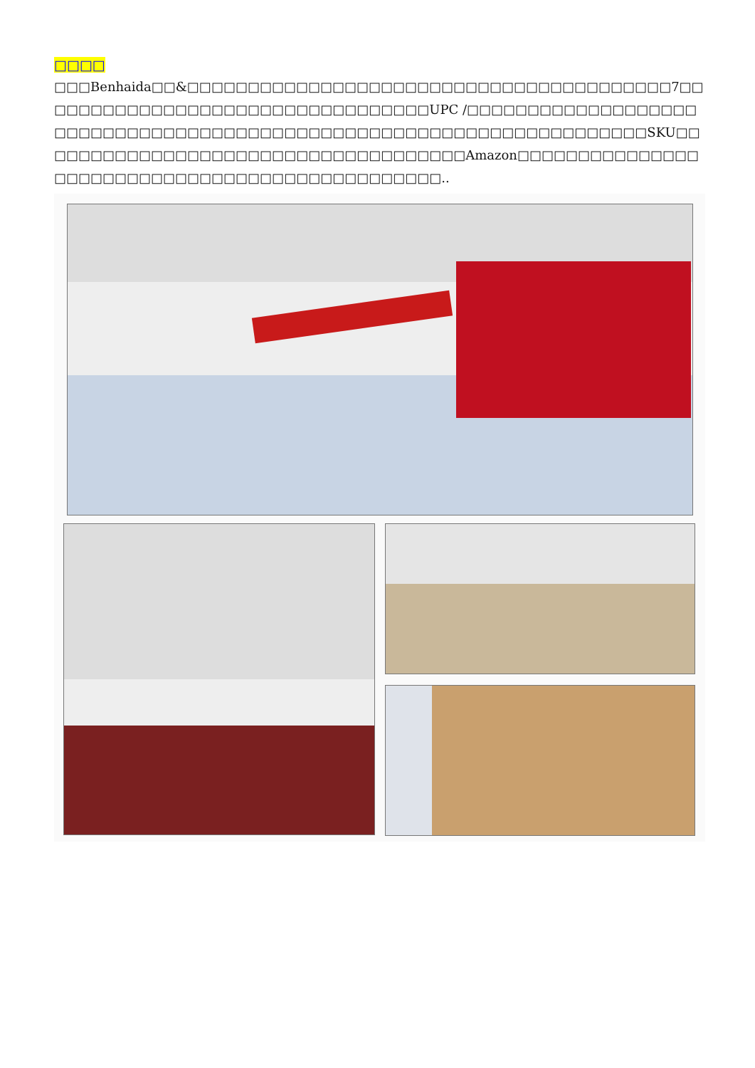□□□□
□□□Benhaida□□&□□□□□□□□□□□□□□□□□□□□□□□□□□□□□□□□□□□□□□□□7□□□□□□□□□□□□□□□□□□□□□□□□□□□□□□□□□UPC /□□□□□□□□□□□□□□□□□□□□□□□□□□□□□□□□□□□□□□□□□□□□□□□□□□□□□□□□□□□□□□□□□□□□SKU□□□□□□□□□□□□□□□□□□□□□□□□□□□□□□□□□□□□Amazon□□□□□□□□□□□□□□□□□□□□□□□□□□□□□□□□□□□□□□□□□□□□□□□..